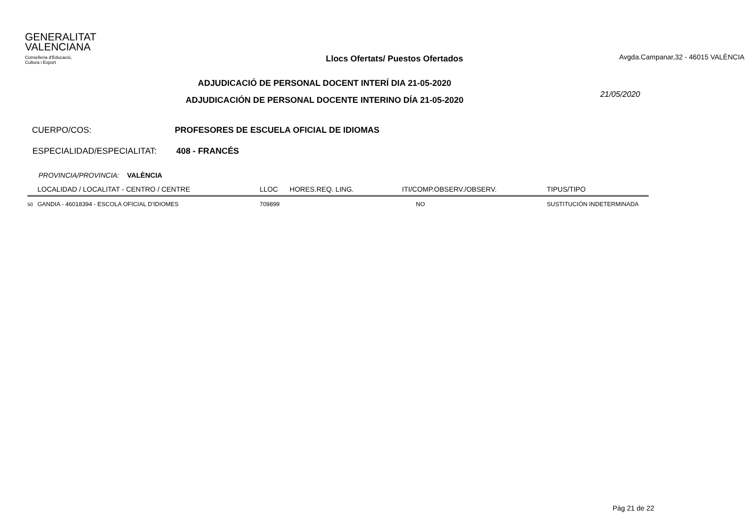GENERALITAT
VALENCIANA
Conselleria d'Educació,
Cultura i Esport
Llocs Ofertats/ Puestos Ofertados
Avgda.Campanar,32 - 46015 VALÈNCIA
ADJUDICACIÓ DE PERSONAL DOCENT INTERÍ DIA 21-05-2020
ADJUDICACIÓN DE PERSONAL DOCENTE INTERINO DÍA 21-05-2020
21/05/2020
CUERPO/COS: PROFESORES DE ESCUELA OFICIAL DE IDIOMAS
ESPECIALIDAD/ESPECIALITAT: 408 - FRANCÉS
PROVINCIA/PROVINCIA: VALÈNCIA
| | LOCALIDAD / LOCALITAT - CENTRO / CENTRE | LLOC | HORES.REQ. LING. | ITI/COMP.OBSERV./OBSERV. | TIPUS/TIPO |
| --- | --- | --- | --- | --- | --- |
| 50 | GANDIA - 46018394 - ESCOLA OFICIAL D'IDIOMES | 709899 | | NO | SUSTITUCIÓN INDETERMINADA |
Pàg 21 de 22